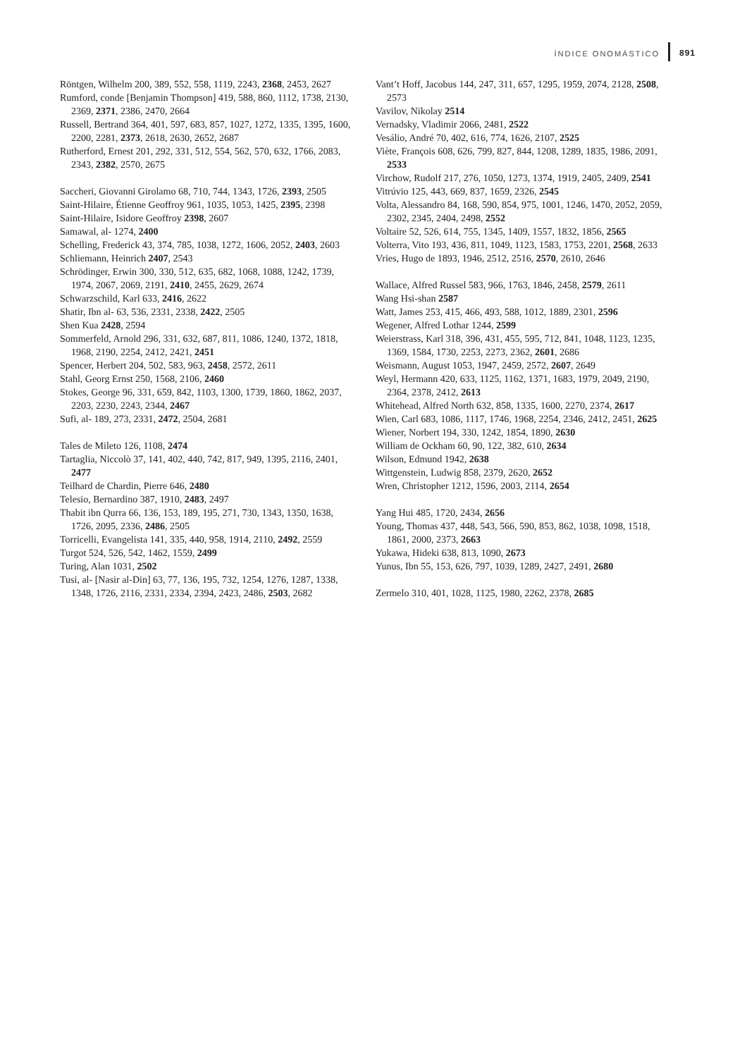ÍNDICE ONOMÁSTICO 891
Röntgen, Wilhelm 200, 389, 552, 558, 1119, 2243, 2368, 2453, 2627
Rumford, conde [Benjamin Thompson] 419, 588, 860, 1112, 1738, 2130, 2369, 2371, 2386, 2470, 2664
Russell, Bertrand 364, 401, 597, 683, 857, 1027, 1272, 1335, 1395, 1600, 2200, 2281, 2373, 2618, 2630, 2652, 2687
Rutherford, Ernest 201, 292, 331, 512, 554, 562, 570, 632, 1766, 2083, 2343, 2382, 2570, 2675
Saccheri, Giovanni Girolamo 68, 710, 744, 1343, 1726, 2393, 2505
Saint-Hilaire, Étienne Geoffroy 961, 1035, 1053, 1425, 2395, 2398
Saint-Hilaire, Isidore Geoffroy 2398, 2607
Samawal, al- 1274, 2400
Schelling, Frederick 43, 374, 785, 1038, 1272, 1606, 2052, 2403, 2603
Schliemann, Heinrich 2407, 2543
Schrödinger, Erwin 300, 330, 512, 635, 682, 1068, 1088, 1242, 1739, 1974, 2067, 2069, 2191, 2410, 2455, 2629, 2674
Schwarzschild, Karl 633, 2416, 2622
Shatir, Ibn al- 63, 536, 2331, 2338, 2422, 2505
Shen Kua 2428, 2594
Sommerfeld, Arnold 296, 331, 632, 687, 811, 1086, 1240, 1372, 1818, 1968, 2190, 2254, 2412, 2421, 2451
Spencer, Herbert 204, 502, 583, 963, 2458, 2572, 2611
Stahl, Georg Ernst 250, 1568, 2106, 2460
Stokes, George 96, 331, 659, 842, 1103, 1300, 1739, 1860, 1862, 2037, 2203, 2230, 2243, 2344, 2467
Sufi, al- 189, 273, 2331, 2472, 2504, 2681
Tales de Mileto 126, 1108, 2474
Tartaglia, Niccolò 37, 141, 402, 440, 742, 817, 949, 1395, 2116, 2401, 2477
Teilhard de Chardin, Pierre 646, 2480
Telesio, Bernardino 387, 1910, 2483, 2497
Thabit ibn Qurra 66, 136, 153, 189, 195, 271, 730, 1343, 1350, 1638, 1726, 2095, 2336, 2486, 2505
Torricelli, Evangelista 141, 335, 440, 958, 1914, 2110, 2492, 2559
Turgot 524, 526, 542, 1462, 1559, 2499
Turing, Alan 1031, 2502
Tusi, al- [Nasir al-Din] 63, 77, 136, 195, 732, 1254, 1276, 1287, 1338, 1348, 1726, 2116, 2331, 2334, 2394, 2423, 2486, 2503, 2682
Vant’t Hoff, Jacobus 144, 247, 311, 657, 1295, 1959, 2074, 2128, 2508, 2573
Vavilov, Nikolay 2514
Vernadsky, Vladimir 2066, 2481, 2522
Vesálio, André 70, 402, 616, 774, 1626, 2107, 2525
Viète, François 608, 626, 799, 827, 844, 1208, 1289, 1835, 1986, 2091, 2533
Virchow, Rudolf 217, 276, 1050, 1273, 1374, 1919, 2405, 2409, 2541
Vitrúvio 125, 443, 669, 837, 1659, 2326, 2545
Volta, Alessandro 84, 168, 590, 854, 975, 1001, 1246, 1470, 2052, 2059, 2302, 2345, 2404, 2498, 2552
Voltaire 52, 526, 614, 755, 1345, 1409, 1557, 1832, 1856, 2565
Volterra, Vito 193, 436, 811, 1049, 1123, 1583, 1753, 2201, 2568, 2633
Vries, Hugo de 1893, 1946, 2512, 2516, 2570, 2610, 2646
Wallace, Alfred Russel 583, 966, 1763, 1846, 2458, 2579, 2611
Wang Hsi-shan 2587
Watt, James 253, 415, 466, 493, 588, 1012, 1889, 2301, 2596
Wegener, Alfred Lothar 1244, 2599
Weierstrass, Karl 318, 396, 431, 455, 595, 712, 841, 1048, 1123, 1235, 1369, 1584, 1730, 2253, 2273, 2362, 2601, 2686
Weismann, August 1053, 1947, 2459, 2572, 2607, 2649
Weyl, Hermann 420, 633, 1125, 1162, 1371, 1683, 1979, 2049, 2190, 2364, 2378, 2412, 2613
Whitehead, Alfred North 632, 858, 1335, 1600, 2270, 2374, 2617
Wien, Carl 683, 1086, 1117, 1746, 1968, 2254, 2346, 2412, 2451, 2625
Wiener, Norbert 194, 330, 1242, 1854, 1890, 2630
William de Ockham 60, 90, 122, 382, 610, 2634
Wilson, Edmund 1942, 2638
Wittgenstein, Ludwig 858, 2379, 2620, 2652
Wren, Christopher 1212, 1596, 2003, 2114, 2654
Yang Hui 485, 1720, 2434, 2656
Young, Thomas 437, 448, 543, 566, 590, 853, 862, 1038, 1098, 1518, 1861, 2000, 2373, 2663
Yukawa, Hideki 638, 813, 1090, 2673
Yunus, Ibn 55, 153, 626, 797, 1039, 1289, 2427, 2491, 2680
Zermelo 310, 401, 1028, 1125, 1980, 2262, 2378, 2685